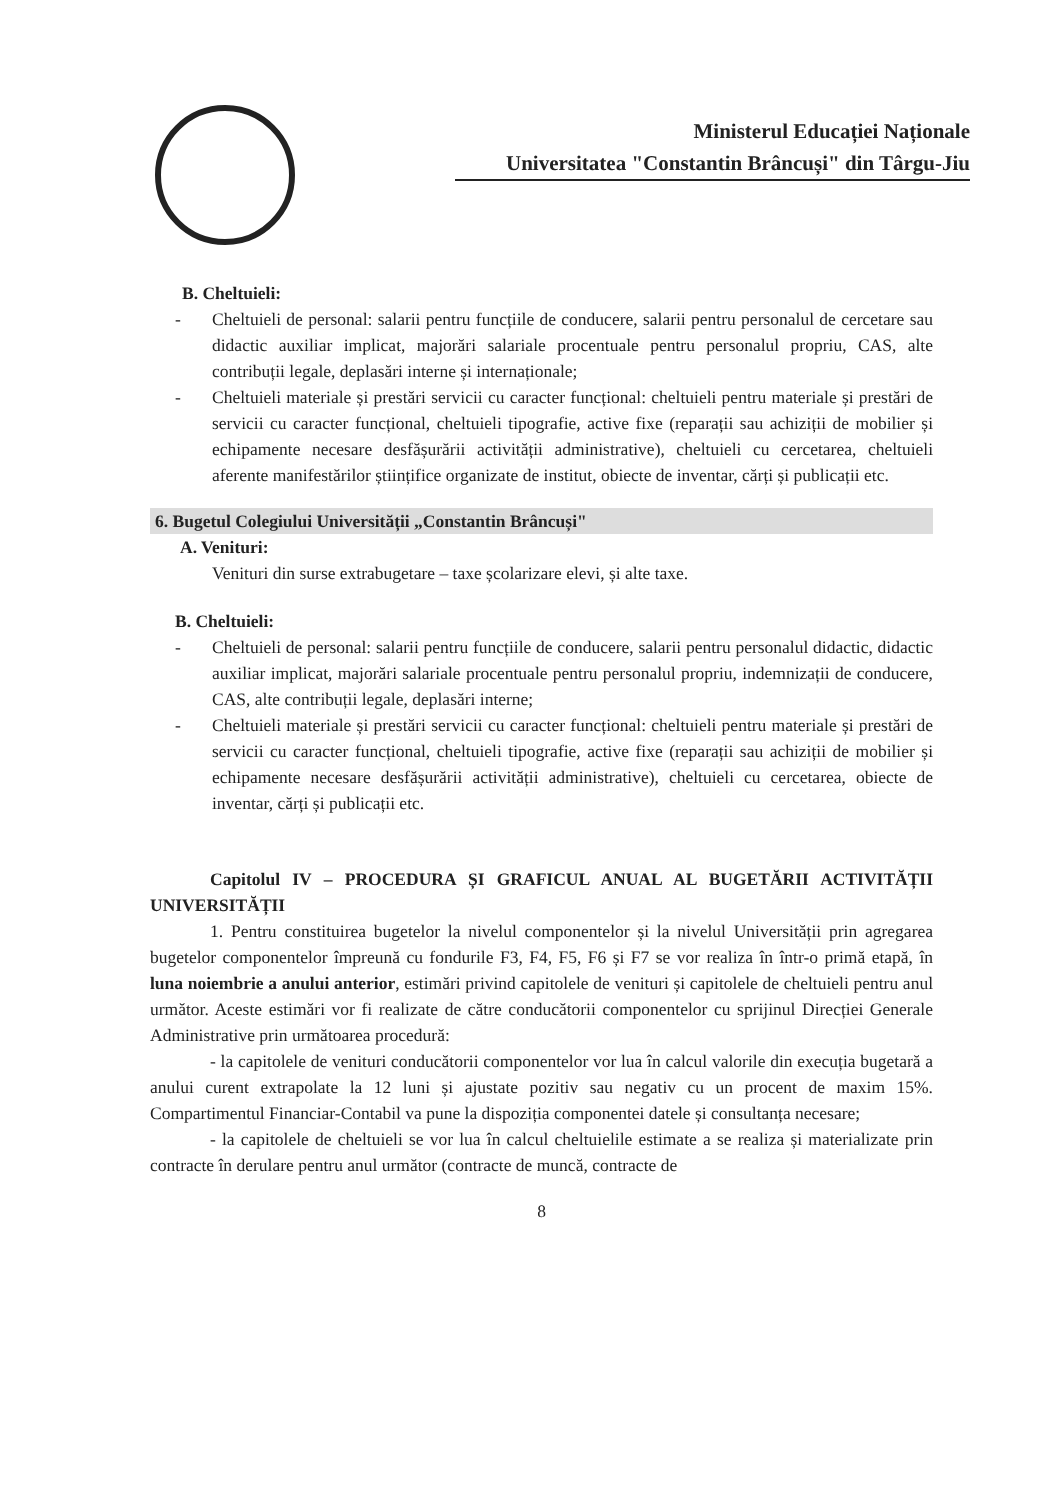Ministerul Educației Naționale
Universitatea "Constantin Brâncuși" din Târgu-Jiu
B. Cheltuieli:
- Cheltuieli de personal: salarii pentru funcțiile de conducere, salarii pentru personalul de cercetare sau didactic auxiliar implicat, majorări salariale procentuale pentru personalul propriu, CAS, alte contribuții legale, deplasări interne și internaționale;
- Cheltuieli materiale și prestări servicii cu caracter funcțional: cheltuieli pentru materiale și prestări de servicii cu caracter funcțional, cheltuieli tipografie, active fixe (reparații sau achiziții de mobilier și echipamente necesare desfășurării activității administrative), cheltuieli cu cercetarea, cheltuieli aferente manifestărilor științifice organizate de institut, obiecte de inventar, cărți și publicații etc.
6. Bugetul Colegiului Universității „Constantin Brâncuși"
A. Venituri:
Venituri din surse extrabugetare – taxe școlarizare elevi, și alte taxe.
B. Cheltuieli:
- Cheltuieli de personal: salarii pentru funcțiile de conducere, salarii pentru personalul didactic, didactic auxiliar implicat, majorări salariale procentuale pentru personalul propriu, indemnizații de conducere, CAS, alte contribuții legale, deplasări interne;
- Cheltuieli materiale și prestări servicii cu caracter funcțional: cheltuieli pentru materiale și prestări de servicii cu caracter funcțional, cheltuieli tipografie, active fixe (reparații sau achiziții de mobilier și echipamente necesare desfășurării activității administrative), cheltuieli cu cercetarea, obiecte de inventar, cărți și publicații etc.
Capitolul IV – PROCEDURA ȘI GRAFICUL ANUAL AL BUGETĂRII ACTIVITĂȚII UNIVERSITĂȚII
1. Pentru constituirea bugetelor la nivelul componentelor și la nivelul Universității prin agregarea bugetelor componentelor împreună cu fondurile F3, F4, F5, F6 și F7 se vor realiza în într-o primă etapă, în luna noiembrie a anului anterior, estimări privind capitolele de venituri și capitolele de cheltuieli pentru anul următor. Aceste estimări vor fi realizate de către conducătorii componentelor cu sprijinul Direcției Generale Administrative prin următoarea procedură:
- la capitolele de venituri conducătorii componentelor vor lua în calcul valorile din execuția bugetară a anului curent extrapolate la 12 luni și ajustate pozitiv sau negativ cu un procent de maxim 15%. Compartimentul Financiar-Contabil va pune la dispoziția componentei datele și consultanța necesare;
- la capitolele de cheltuieli se vor lua în calcul cheltuielile estimate a se realiza și materializate prin contracte în derulare pentru anul următor (contracte de muncă, contracte de
8